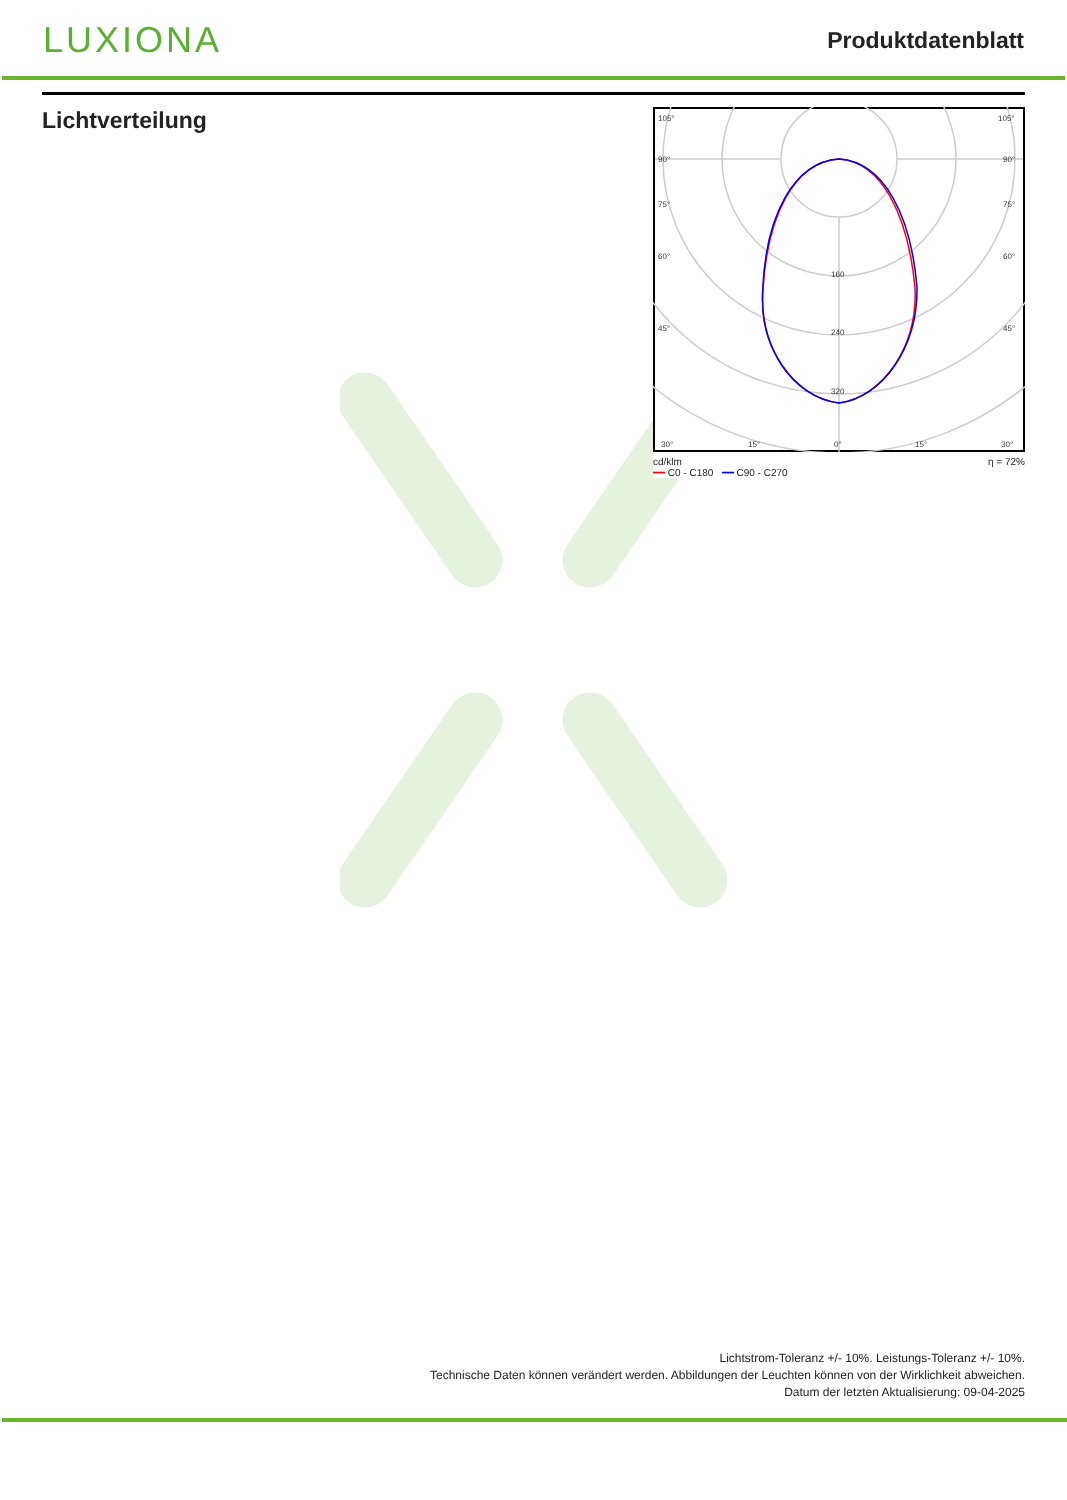LUXIONA
Produktdatenblatt
Lichtverteilung
105°
105°
90°
90°
75°
75°
60°
60°
45°
45°
160
240
320
30°
15°
0°
15°
30°
cd/klm
━━ C0 - C180 ━━ C90 - C270 η = 72%
Lichtstrom-Toleranz +/- 10%. Leistungs-Toleranz +/- 10%.
Technische Daten können verändert werden. Abbildungen der Leuchten können von der Wirklichkeit abweichen.
Datum der letzten Aktualisierung: 09-04-2025